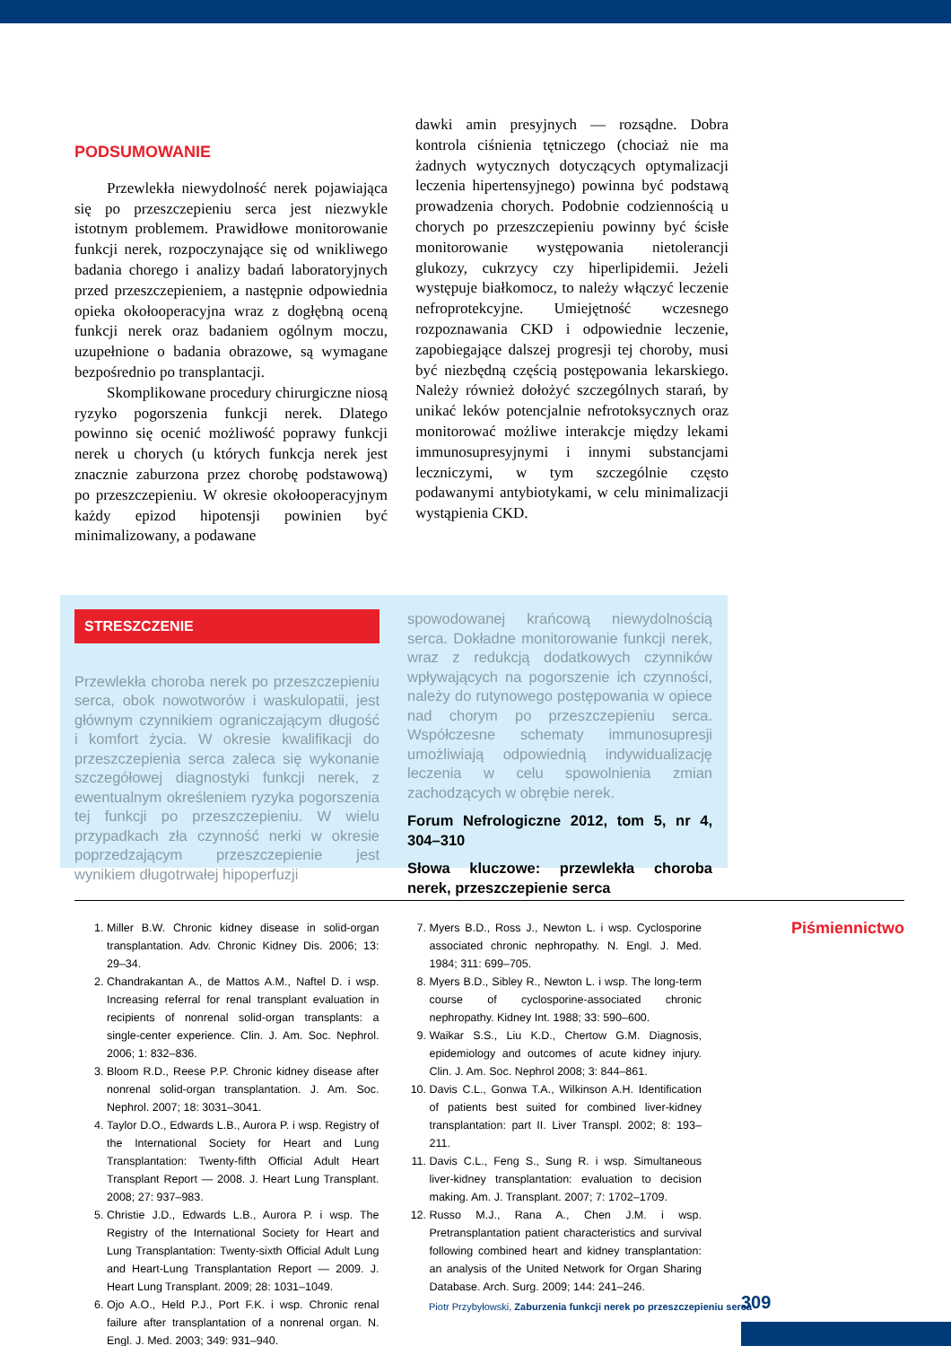PODSUMOWANIE
Przewlekła niewydolność nerek pojawiająca się po przeszczepieniu serca jest niezwykle istotnym problemem. Prawidłowe monitorowanie funkcji nerek, rozpoczynające się od wnikliwego badania chorego i analizy badań laboratoryjnych przed przeszczepieniem, a następnie odpowiednia opieka okołooperacyjna wraz z dogłębną oceną funkcji nerek oraz badaniem ogólnym moczu, uzupełnione o badania obrazowe, są wymagane bezpośrednio po transplantacji.
Skomplikowane procedury chirurgiczne niosą ryzyko pogorszenia funkcji nerek. Dlatego powinno się ocenić możliwość poprawy funkcji nerek u chorych (u których funkcja nerek jest znacznie zaburzona przez chorobę podstawową) po przeszczepieniu. W okresie okołooperacyjnym każdy epizod hipotensji powinien być minimalizowany, a podawane
dawki amin presyjnych — rozsądne. Dobra kontrola ciśnienia tętniczego (chociaż nie ma żadnych wytycznych dotyczących optymalizacji leczenia hipertensyjnego) powinna być podstawą prowadzenia chorych. Podobnie codziennością u chorych po przeszczepieniu powinny być ścisłe monitorowanie występowania nietolerancji glukozy, cukrzycy czy hiperlipidemii. Jeżeli występuje białkomocz, to należy włączyć leczenie nefroprotekcyjne. Umiejętność wczesnego rozpoznawania CKD i odpowiednie leczenie, zapobiegające dalszej progresji tej choroby, musi być niezbędną częścią postępowania lekarskiego. Należy również dołożyć szczególnych starań, by unikać leków potencjalnie nefrotoksycznych oraz monitorować możliwe interakcje między lekami immunosupresyjnymi i innymi substancjami leczniczymi, w tym szczególnie często podawanymi antybiotykami, w celu minimalizacji wystąpienia CKD.
STRESZCZENIE
Przewlekła choroba nerek po przeszczepieniu serca, obok nowotworów i waskulopatii, jest głównym czynnikiem ograniczającym długość i komfort życia. W okresie kwalifikacji do przeszczepienia serca zaleca się wykonanie szczegółowej diagnostyki funkcji nerek, z ewentualnym określeniem ryzyka pogorszenia tej funkcji po przeszczepieniu. W wielu przypadkach zła czynność nerki w okresie poprzedzającym przeszczepienie jest wynikiem długotrwałej hipoperfuzji
spowodowanej krańcową niewydolnością serca. Dokładne monitorowanie funkcji nerek, wraz z redukcją dodatkowych czynników wpływających na pogorszenie ich czynności, należy do rutynowego postępowania w opiece nad chorym po przeszczepieniu serca. Współczesne schematy immunosupresji umożliwiają odpowiednią indywidualizację leczenia w celu spowolnienia zmian zachodzących w obrębie nerek.
Forum Nefrologiczne 2012, tom 5, nr 4, 304–310
Słowa kluczowe: przewlekła choroba nerek, przeszczepienie serca
1. Miller B.W. Chronic kidney disease in solid-organ transplantation. Adv. Chronic Kidney Dis. 2006; 13: 29–34.
2. Chandrakantan A., de Mattos A.M., Naftel D. i wsp. Increasing referral for renal transplant evaluation in recipients of nonrenal solid-organ transplants: a single-center experience. Clin. J. Am. Soc. Nephrol. 2006; 1: 832–836.
3. Bloom R.D., Reese P.P. Chronic kidney disease after nonrenal solid-organ transplantation. J. Am. Soc. Nephrol. 2007; 18: 3031–3041.
4. Taylor D.O., Edwards L.B., Aurora P. i wsp. Registry of the International Society for Heart and Lung Transplantation: Twenty-fifth Official Adult Heart Transplant Report — 2008. J. Heart Lung Transplant. 2008; 27: 937–983.
5. Christie J.D., Edwards L.B., Aurora P. i wsp. The Registry of the International Society for Heart and Lung Transplantation: Twenty-sixth Official Adult Lung and Heart-Lung Transplantation Report — 2009. J. Heart Lung Transplant. 2009; 28: 1031–1049.
6. Ojo A.O., Held P.J., Port F.K. i wsp. Chronic renal failure after transplantation of a nonrenal organ. N. Engl. J. Med. 2003; 349: 931–940.
7. Myers B.D., Ross J., Newton L. i wsp. Cyclosporine associated chronic nephropathy. N. Engl. J. Med. 1984; 311: 699–705.
8. Myers B.D., Sibley R., Newton L. i wsp. The long-term course of cyclosporine-associated chronic nephropathy. Kidney Int. 1988; 33: 590–600.
9. Waikar S.S., Liu K.D., Chertow G.M. Diagnosis, epidemiology and outcomes of acute kidney injury. Clin. J. Am. Soc. Nephrol 2008; 3: 844–861.
10. Davis C.L., Gonwa T.A., Wilkinson A.H. Identification of patients best suited for combined liver-kidney transplantation: part II. Liver Transpl. 2002; 8: 193–211.
11. Davis C.L., Feng S., Sung R. i wsp. Simultaneous liver-kidney transplantation: evaluation to decision making. Am. J. Transplant. 2007; 7: 1702–1709.
12. Russo M.J., Rana A., Chen J.M. i wsp. Pretransplantation patient characteristics and survival following combined heart and kidney transplantation: an analysis of the United Network for Organ Sharing Database. Arch. Surg. 2009; 144: 241–246.
Piśmiennictwo
Piotr Przybyłowski, Zaburzenia funkcji nerek po przeszczepieniu serca
309